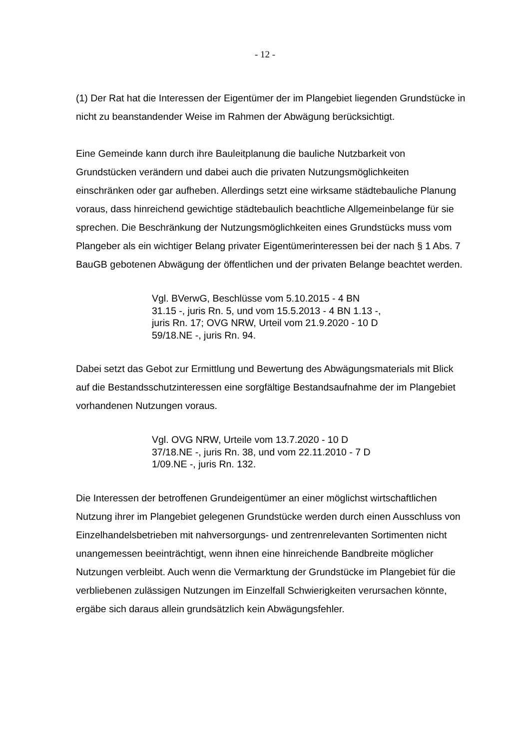- 12 -
(1) Der Rat hat die Interessen der Eigentümer der im Plangebiet liegenden Grundstücke in nicht zu beanstandender Weise im Rahmen der Abwägung berücksichtigt.
Eine Gemeinde kann durch ihre Bauleitplanung die bauliche Nutzbarkeit von Grundstücken verändern und dabei auch die privaten Nutzungsmöglichkeiten einschränken oder gar aufheben. Allerdings setzt eine wirksame städtebauliche Planung voraus, dass hinreichend gewichtige städtebaulich beachtliche Allgemeinbelange für sie sprechen. Die Beschränkung der Nutzungsmöglichkeiten eines Grundstücks muss vom Plangeber als ein wichtiger Belang privater Eigentümerinteressen bei der nach § 1 Abs. 7 BauGB gebotenen Abwägung der öffentlichen und der privaten Belange beachtet werden.
Vgl. BVerwG, Beschlüsse vom 5.10.2015 - 4 BN 31.15 -, juris Rn. 5, und vom 15.5.2013 - 4 BN 1.13 -, juris Rn. 17; OVG NRW, Urteil vom 21.9.2020 - 10 D 59/18.NE -, juris Rn. 94.
Dabei setzt das Gebot zur Ermittlung und Bewertung des Abwägungsmaterials mit Blick auf die Bestandsschutzinteressen eine sorgfältige Bestandsaufnahme der im Plangebiet vorhandenen Nutzungen voraus.
Vgl. OVG NRW, Urteile vom 13.7.2020 - 10 D 37/18.NE -, juris Rn. 38, und vom 22.11.2010 - 7 D 1/09.NE -, juris Rn. 132.
Die Interessen der betroffenen Grundeigentümer an einer möglichst wirtschaftlichen Nutzung ihrer im Plangebiet gelegenen Grundstücke werden durch einen Ausschluss von Einzelhandelsbetrieben mit nahversorgungs- und zentrenrelevanten Sortimenten nicht unangemessen beeinträchtigt, wenn ihnen eine hinreichende Bandbreite möglicher Nutzungen verbleibt. Auch wenn die Vermarktung der Grundstücke im Plangebiet für die verbliebenen zulässigen Nutzungen im Einzelfall Schwierigkeiten verursachen könnte, ergäbe sich daraus allein grundsätzlich kein Abwägungsfehler.